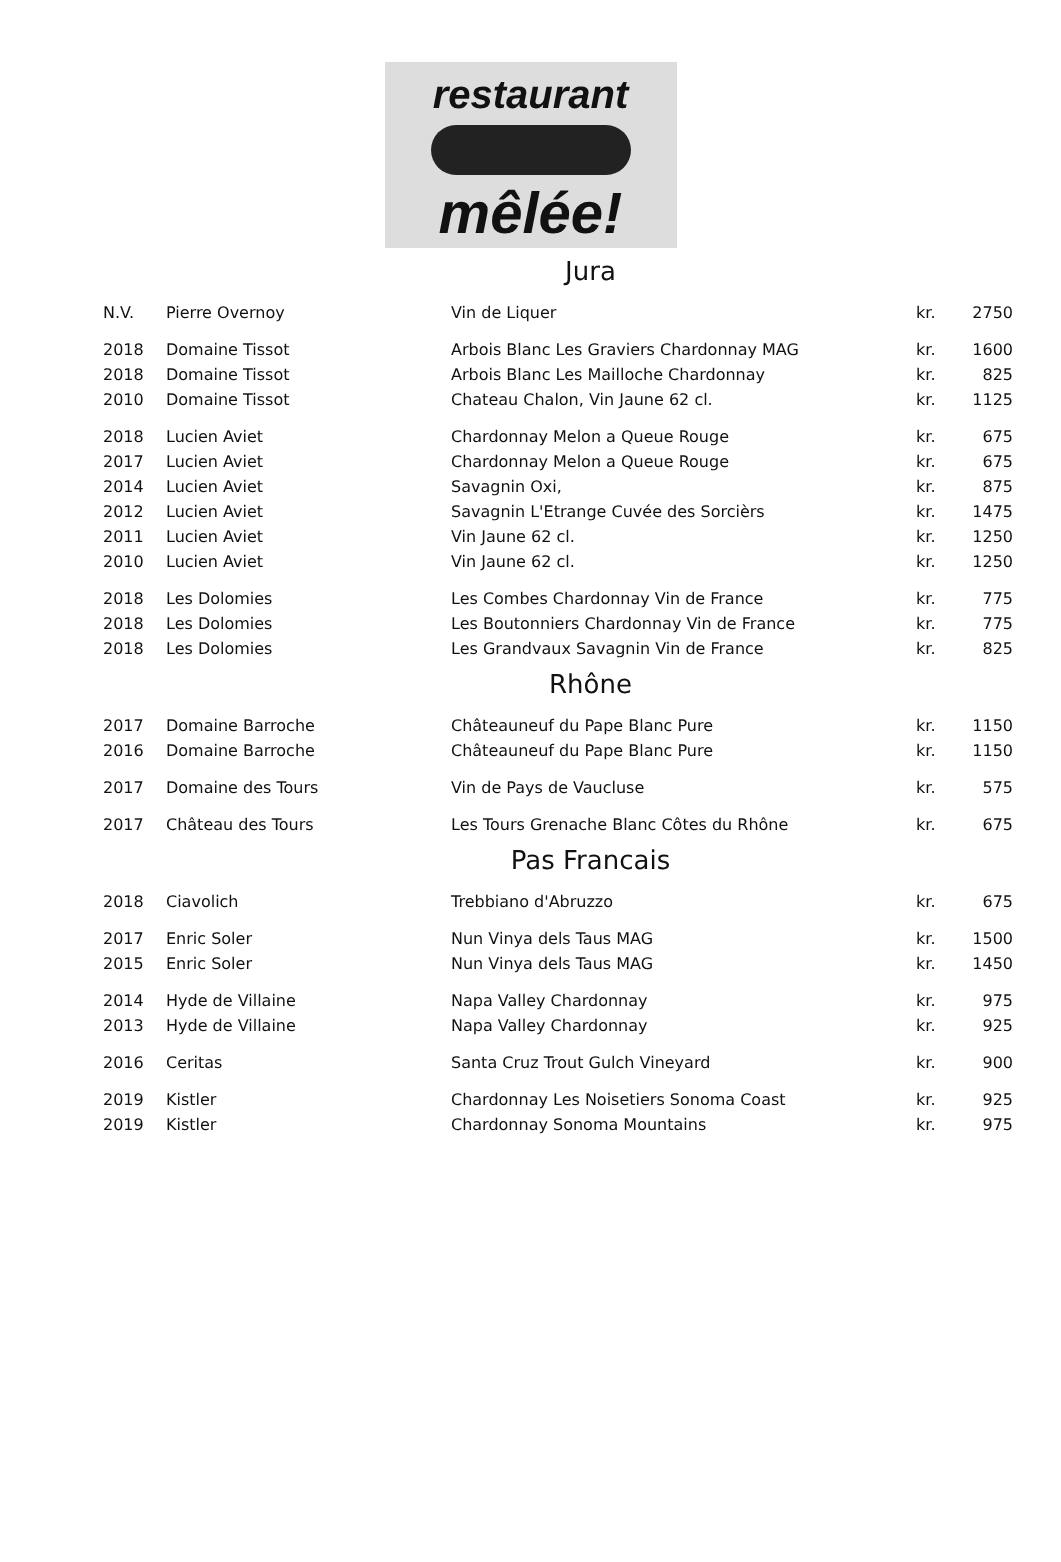restaurant
mêlée!
Jura
| N.V. | Pierre Overnoy | Vin de Liquer | kr. | 2750 |
| 2018 | Domaine Tissot | Arbois Blanc Les Graviers Chardonnay MAG | kr. | 1600 |
| 2018 | Domaine Tissot | Arbois Blanc Les Mailloche Chardonnay | kr. | 825 |
| 2010 | Domaine Tissot | Chateau Chalon, Vin Jaune 62 cl. | kr. | 1125 |
| 2018 | Lucien Aviet | Chardonnay Melon a Queue Rouge | kr. | 675 |
| 2017 | Lucien Aviet | Chardonnay Melon a Queue Rouge | kr. | 675 |
| 2014 | Lucien Aviet | Savagnin Oxi, | kr. | 875 |
| 2012 | Lucien Aviet | Savagnin L'Etrange Cuvée des Sorcièrs | kr. | 1475 |
| 2011 | Lucien Aviet | Vin Jaune 62 cl. | kr. | 1250 |
| 2010 | Lucien Aviet | Vin Jaune 62 cl. | kr. | 1250 |
| 2018 | Les Dolomies | Les Combes Chardonnay Vin de France | kr. | 775 |
| 2018 | Les Dolomies | Les Boutonniers Chardonnay Vin de France | kr. | 775 |
| 2018 | Les Dolomies | Les Grandvaux Savagnin Vin de France | kr. | 825 |
Rhône
| 2017 | Domaine Barroche | Châteauneuf du Pape Blanc Pure | kr. | 1150 |
| 2016 | Domaine Barroche | Châteauneuf du Pape Blanc Pure | kr. | 1150 |
| 2017 | Domaine des Tours | Vin de Pays de Vaucluse | kr. | 575 |
| 2017 | Château des Tours | Les Tours Grenache Blanc Côtes du Rhône | kr. | 675 |
Pas Francais
| 2018 | Ciavolich | Trebbiano d'Abruzzo | kr. | 675 |
| 2017 | Enric Soler | Nun Vinya dels Taus MAG | kr. | 1500 |
| 2015 | Enric Soler | Nun Vinya dels Taus MAG | kr. | 1450 |
| 2014 | Hyde de Villaine | Napa Valley Chardonnay | kr. | 975 |
| 2013 | Hyde de Villaine | Napa Valley Chardonnay | kr. | 925 |
| 2016 | Ceritas | Santa Cruz Trout Gulch Vineyard | kr. | 900 |
| 2019 | Kistler | Chardonnay Les Noisetiers Sonoma Coast | kr. | 925 |
| 2019 | Kistler | Chardonnay Sonoma Mountains | kr. | 975 |